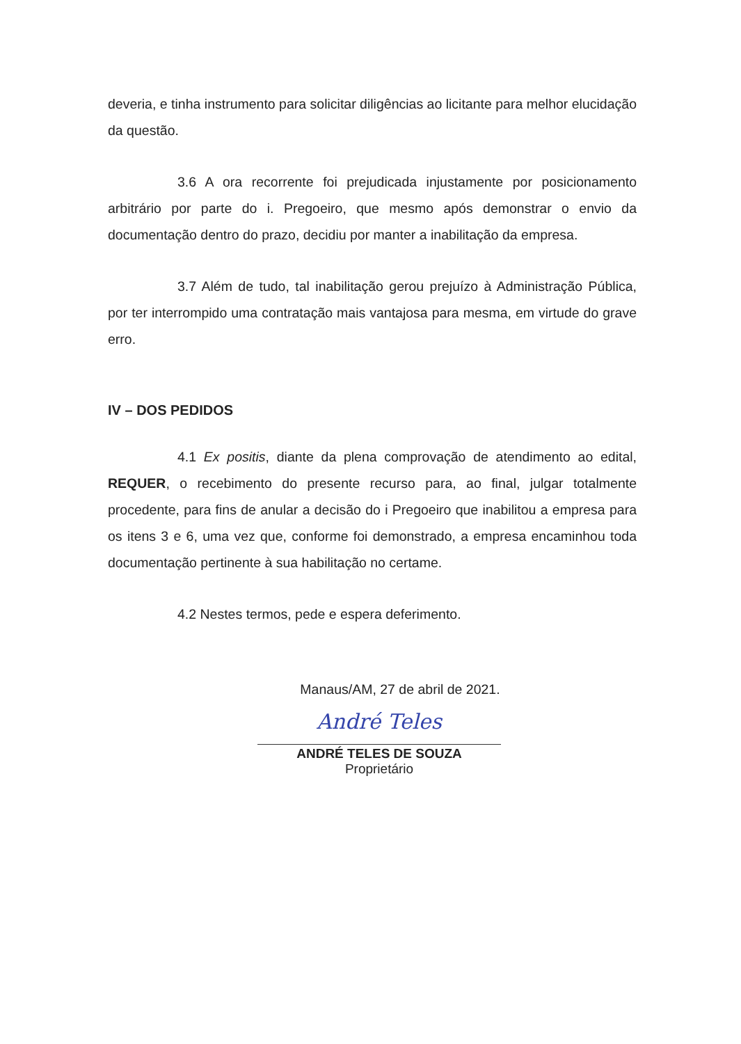deveria, e tinha instrumento para solicitar diligências ao licitante para melhor elucidação da questão.
3.6 A ora recorrente foi prejudicada injustamente por posicionamento arbitrário por parte do i. Pregoeiro, que mesmo após demonstrar o envio da documentação dentro do prazo, decidiu por manter a inabilitação da empresa.
3.7 Além de tudo, tal inabilitação gerou prejuízo à Administração Pública, por ter interrompido uma contratação mais vantajosa para mesma, em virtude do grave erro.
IV – DOS PEDIDOS
4.1 Ex positis, diante da plena comprovação de atendimento ao edital, REQUER, o recebimento do presente recurso para, ao final, julgar totalmente procedente, para fins de anular a decisão do i Pregoeiro que inabilitou a empresa para os itens 3 e 6, uma vez que, conforme foi demonstrado, a empresa encaminhou toda documentação pertinente à sua habilitação no certame.
4.2 Nestes termos, pede e espera deferimento.
Manaus/AM, 27 de abril de 2021.
André Teles
ANDRÉ TELES DE SOUZA
Proprietário